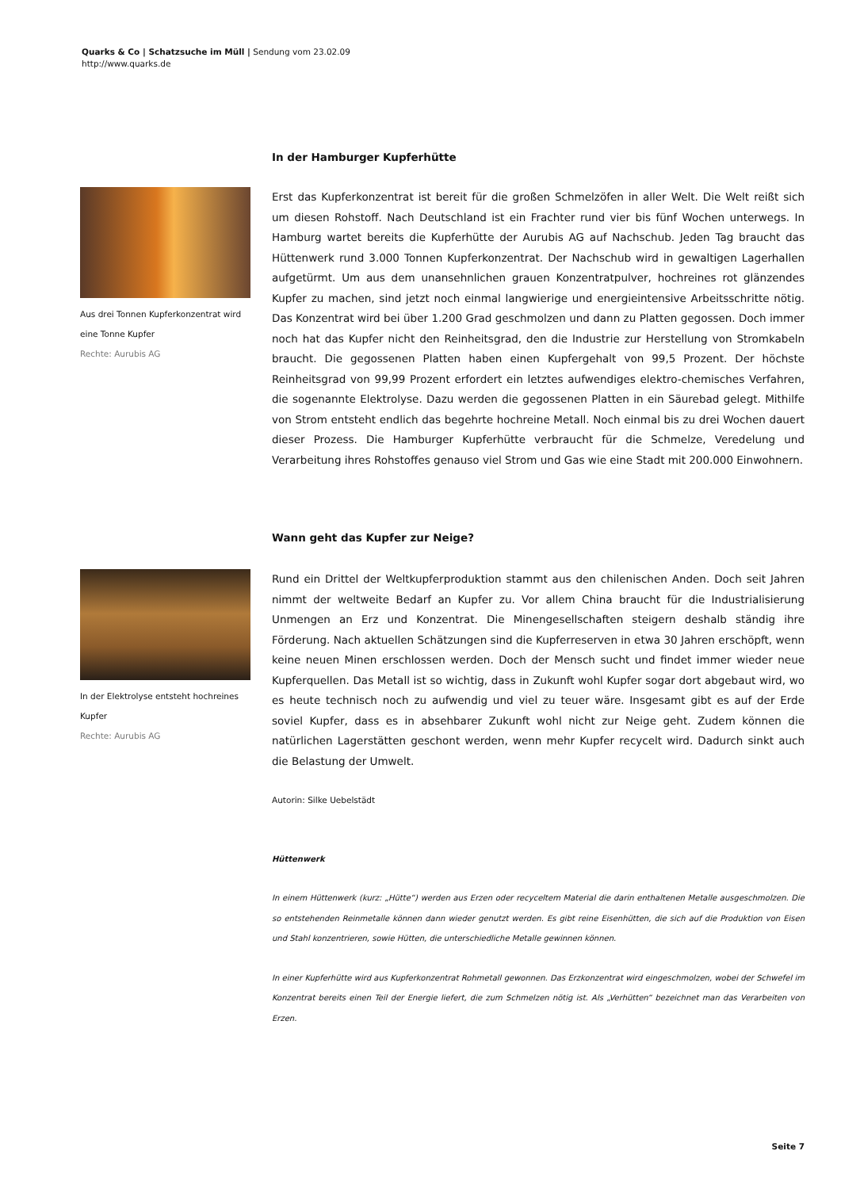Quarks & Co | Schatzsuche im Müll | Sendung vom 23.02.09
http://www.quarks.de
In der Hamburger Kupferhütte
Aus drei Tonnen Kupferkonzentrat wird eine Tonne Kupfer
Rechte: Aurubis AG
Erst das Kupferkonzentrat ist bereit für die großen Schmelzöfen in aller Welt. Die Welt reißt sich um diesen Rohstoff. Nach Deutschland ist ein Frachter rund vier bis fünf Wochen unterwegs. In Hamburg wartet bereits die Kupferhütte der Aurubis AG auf Nachschub. Jeden Tag braucht das Hüttenwerk rund 3.000 Tonnen Kupferkonzentrat. Der Nachschub wird in gewaltigen Lagerhallen aufgetürmt. Um aus dem unansehnlichen grauen Konzentratpulver, hochreines rot glänzendes Kupfer zu machen, sind jetzt noch einmal langwierige und energieintensive Arbeitsschritte nötig. Das Konzentrat wird bei über 1.200 Grad geschmolzen und dann zu Platten gegossen. Doch immer noch hat das Kupfer nicht den Reinheitsgrad, den die Industrie zur Herstellung von Stromkabeln braucht. Die gegossenen Platten haben einen Kupfergehalt von 99,5 Prozent. Der höchste Reinheitsgrad von 99,99 Prozent erfordert ein letztes aufwendiges elektro-chemisches Verfahren, die sogenannte Elektrolyse. Dazu werden die gegossenen Platten in ein Säurebad gelegt. Mithilfe von Strom entsteht endlich das begehrte hochreine Metall. Noch einmal bis zu drei Wochen dauert dieser Prozess. Die Hamburger Kupferhütte verbraucht für die Schmelze, Veredelung und Verarbeitung ihres Rohstoffes genauso viel Strom und Gas wie eine Stadt mit 200.000 Einwohnern.
Wann geht das Kupfer zur Neige?
In der Elektrolyse entsteht hochreines Kupfer
Rechte: Aurubis AG
Rund ein Drittel der Weltkupferproduktion stammt aus den chilenischen Anden. Doch seit Jahren nimmt der weltweite Bedarf an Kupfer zu. Vor allem China braucht für die Industrialisierung Unmengen an Erz und Konzentrat. Die Minengesellschaften steigern deshalb ständig ihre Förderung. Nach aktuellen Schätzungen sind die Kupferreserven in etwa 30 Jahren erschöpft, wenn keine neuen Minen erschlossen werden. Doch der Mensch sucht und findet immer wieder neue Kupferquellen. Das Metall ist so wichtig, dass in Zukunft wohl Kupfer sogar dort abgebaut wird, wo es heute technisch noch zu aufwendig und viel zu teuer wäre. Insgesamt gibt es auf der Erde soviel Kupfer, dass es in absehbarer Zukunft wohl nicht zur Neige geht. Zudem können die natürlichen Lagerstätten geschont werden, wenn mehr Kupfer recycelt wird. Dadurch sinkt auch die Belastung der Umwelt.
Autorin: Silke Uebelstädt
Hüttenwerk
In einem Hüttenwerk (kurz: „Hütte“) werden aus Erzen oder recyceltem Material die darin enthaltenen Metalle ausgeschmolzen. Die so entstehenden Reinmetalle können dann wieder genutzt werden. Es gibt reine Eisenhütten, die sich auf die Produktion von Eisen und Stahl konzentrieren, sowie Hütten, die unterschiedliche Metalle gewinnen können.
In einer Kupferhütte wird aus Kupferkonzentrat Rohmetall gewonnen. Das Erzkonzentrat wird eingeschmolzen, wobei der Schwefel im Konzentrat bereits einen Teil der Energie liefert, die zum Schmelzen nötig ist. Als „Verhütten“ bezeichnet man das Verarbeiten von Erzen.
Seite 7